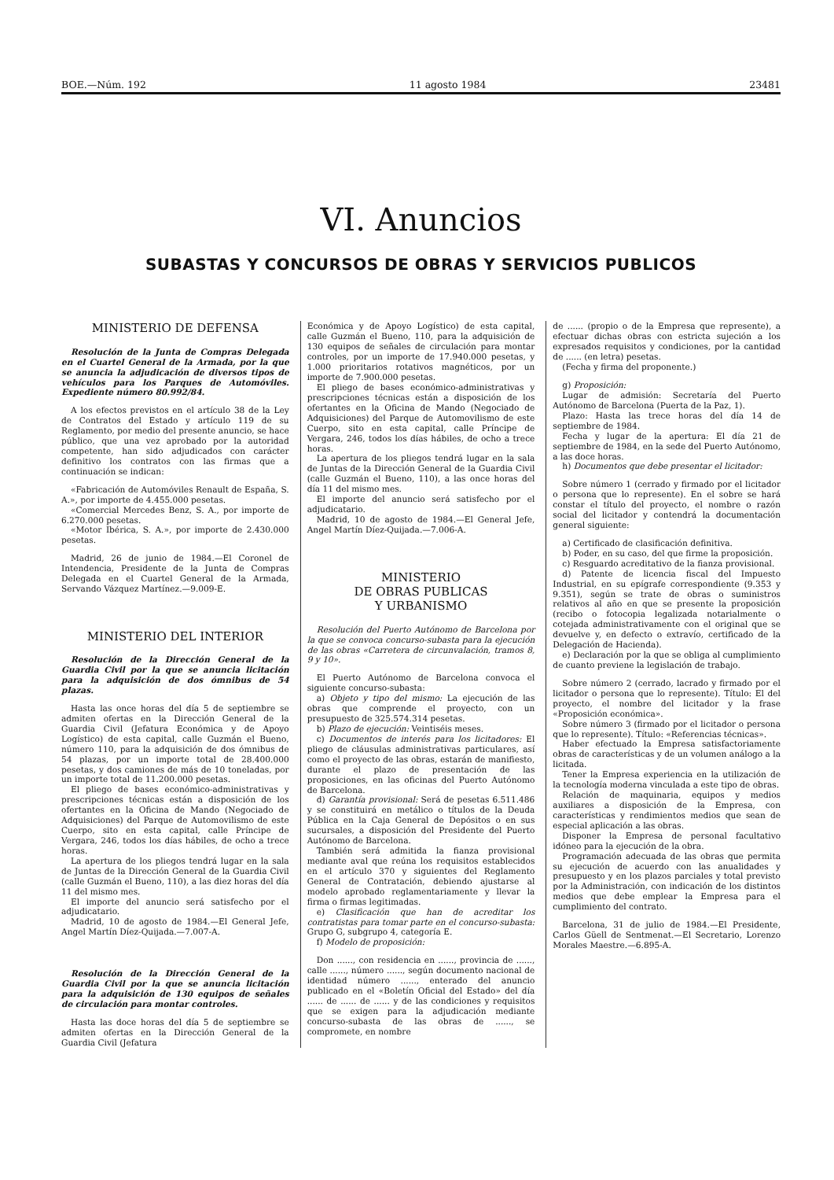BOE.—Núm. 192 11 agosto 1984 23481
VI. Anuncios
SUBASTAS Y CONCURSOS DE OBRAS Y SERVICIOS PUBLICOS
MINISTERIO DE DEFENSA
Resolución de la Junta de Compras Delegada en el Cuartel General de la Armada, por la que se anuncia la adjudicación de diversos tipos de vehículos para los Parques de Automóviles. Expediente número 80.992/84.
A los efectos previstos en el artículo 38 de la Ley de Contratos del Estado y artículo 119 de su Reglamento, por medio del presente anuncio, se hace público, que una vez aprobado por la autoridad competente, han sido adjudicados con carácter definitivo los contratos con las firmas que a continuación se indican:
«Fabricación de Automóviles Renault de España, S. A.», por importe de 4.455.000 pesetas.
«Comercial Mercedes Benz, S. A., por importe de 6.270.000 pesetas.
«Motor Ibérica, S. A.», por importe de 2.430.000 pesetas.
Madrid, 26 de junio de 1984.—El Coronel de Intendencia, Presidente de la Junta de Compras Delegada en el Cuartel General de la Armada, Servando Vázquez Martínez.—9.009-E.
MINISTERIO DEL INTERIOR
Resolución de la Dirección General de la Guardia Civil por la que se anuncia licitación para la adquisición de dos ómnibus de 54 plazas.
Hasta las once horas del día 5 de septiembre se admiten ofertas en la Dirección General de la Guardia Civil (Jefatura Económica y de Apoyo Logístico) de esta capital, calle Guzmán el Bueno, número 110, para la adquisición de dos ómnibus de 54 plazas, por un importe total de 28.400.000 pesetas, y dos camiones de más de 10 toneladas, por un importe total de 11.200.000 pesetas.
El pliego de bases económico-administrativas y prescripciones técnicas están a disposición de los ofertantes en la Oficina de Mando (Negociado de Adquisiciones) del Parque de Automovilismo de este Cuerpo, sito en esta capital, calle Príncipe de Vergara, 246, todos los días hábiles, de ocho a trece horas.
La apertura de los pliegos tendrá lugar en la sala de Juntas de la Dirección General de la Guardia Civil (calle Guzmán el Bueno, 110), a las diez horas del día 11 del mismo mes.
El importe del anuncio será satisfecho por el adjudicatario.
Madrid, 10 de agosto de 1984.—El General Jefe, Angel Martín Díez-Quijada.—7.007-A.
Resolución de la Dirección General de la Guardia Civil por la que se anuncia licitación para la adquisición de 130 equipos de señales de circulación para montar controles.
Hasta las doce horas del día 5 de septiembre se admiten ofertas en la Dirección General de la Guardia Civil (Jefatura
Económica y de Apoyo Logístico) de esta capital, calle Guzmán el Bueno, 110, para la adquisición de 130 equipos de señales de circulación para montar controles, por un importe de 17.940.000 pesetas, y 1.000 prioritarios rotativos magnéticos, por un importe de 7.900.000 pesetas.
El pliego de bases económico-administrativas y prescripciones técnicas están a disposición de los ofertantes en la Oficina de Mando (Negociado de Adquisiciones) del Parque de Automovilismo de este Cuerpo, sito en esta capital, calle Príncipe de Vergara, 246, todos los días hábiles, de ocho a trece horas.
La apertura de los pliegos tendrá lugar en la sala de Juntas de la Dirección General de la Guardia Civil (calle Guzmán el Bueno, 110), a las once horas del día 11 del mismo mes.
El importe del anuncio será satisfecho por el adjudicatario.
Madrid, 10 de agosto de 1984.—El General Jefe, Angel Martín Díez-Quijada.—7.006-A.
MINISTERIO
DE OBRAS PUBLICAS
Y URBANISMO
Resolución del Puerto Autónomo de Barcelona por la que se convoca concurso-subasta para la ejecución de las obras «Carretera de circunvalación, tramos 8, 9 y 10».
El Puerto Autónomo de Barcelona convoca el siguiente concurso-subasta:
a) Objeto y tipo del mismo: La ejecución de las obras que comprende el proyecto, con un presupuesto de 325.574.314 pesetas.
b) Plazo de ejecución: Veintiséis meses.
c) Documentos de interés para los licitadores: El pliego de cláusulas administrativas particulares, así como el proyecto de las obras, estarán de manifiesto, durante el plazo de presentación de las proposiciones, en las oficinas del Puerto Autónomo de Barcelona.
d) Garantía provisional: Será de pesetas 6.511.486 y se constituirá en metálico o títulos de la Deuda Pública en la Caja General de Depósitos o en sus sucursales, a disposición del Presidente del Puerto Autónomo de Barcelona.
También será admitida la fianza provisional mediante aval que reúna los requisitos establecidos en el artículo 370 y siguientes del Reglamento General de Contratación, debiendo ajustarse al modelo aprobado reglamentariamente y llevar la firma o firmas legitimadas.
e) Clasificación que han de acreditar los contratistas para tomar parte en el concurso-subasta: Grupo G, subgrupo 4, categoría E.
f) Modelo de proposición:
Don ......, con residencia en ......, provincia de ......, calle ......, número ......, según documento nacional de identidad número ......, enterado del anuncio publicado en el «Boletín Oficial del Estado» del día ...... de ...... de ...... y de las condiciones y requisitos que se exigen para la adjudicación mediante concurso-subasta de las obras de ......, se compromete, en nombre
de ...... (propio o de la Empresa que represente), a efectuar dichas obras con estricta sujeción a los expresados requisitos y condiciones, por la cantidad de ...... (en letra) pesetas.
(Fecha y firma del proponente.)
g) Proposición:
Lugar de admisión: Secretaría del Puerto Autónomo de Barcelona (Puerta de la Paz, 1).
Plazo: Hasta las trece horas del día 14 de septiembre de 1984.
Fecha y lugar de la apertura: El día 21 de septiembre de 1984, en la sede del Puerto Autónomo, a las doce horas.
h) Documentos que debe presentar el licitador:
Sobre número 1 (cerrado y firmado por el licitador o persona que lo represente). En el sobre se hará constar el título del proyecto, el nombre o razón social del licitador y contendrá la documentación general siguiente:
a) Certificado de clasificación definitiva.
b) Poder, en su caso, del que firme la proposición.
c) Resguardo acreditativo de la fianza provisional.
d) Patente de licencia fiscal del Impuesto Industrial, en su epígrafe correspondiente (9.353 y 9.351), según se trate de obras o suministros relativos al año en que se presente la proposición (recibo o fotocopia legalizada notarialmente o cotejada administrativamente con el original que se devuelve y, en defecto o extravío, certificado de la Delegación de Hacienda).
e) Declaración por la que se obliga al cumplimiento de cuanto previene la legislación de trabajo.
Sobre número 2 (cerrado, lacrado y firmado por el licitador o persona que lo represente). Título: El del proyecto, el nombre del licitador y la frase «Proposición económica».
Sobre número 3 (firmado por el licitador o persona que lo represente). Título: «Referencias técnicas».
Haber efectuado la Empresa satisfactoriamente obras de características y de un volumen análogo a la licitada.
Tener la Empresa experiencia en la utilización de la tecnología moderna vinculada a este tipo de obras.
Relación de maquinaria, equipos y medios auxiliares a disposición de la Empresa, con características y rendimientos medios que sean de especial aplicación a las obras.
Disponer la Empresa de personal facultativo idóneo para la ejecución de la obra.
Programación adecuada de las obras que permita su ejecución de acuerdo con las anualidades y presupuesto y en los plazos parciales y total previsto por la Administración, con indicación de los distintos medios que debe emplear la Empresa para el cumplimiento del contrato.
Barcelona, 31 de julio de 1984.—El Presidente, Carlos Güell de Sentmenat.—El Secretario, Lorenzo Morales Maestre.—6.895-A.